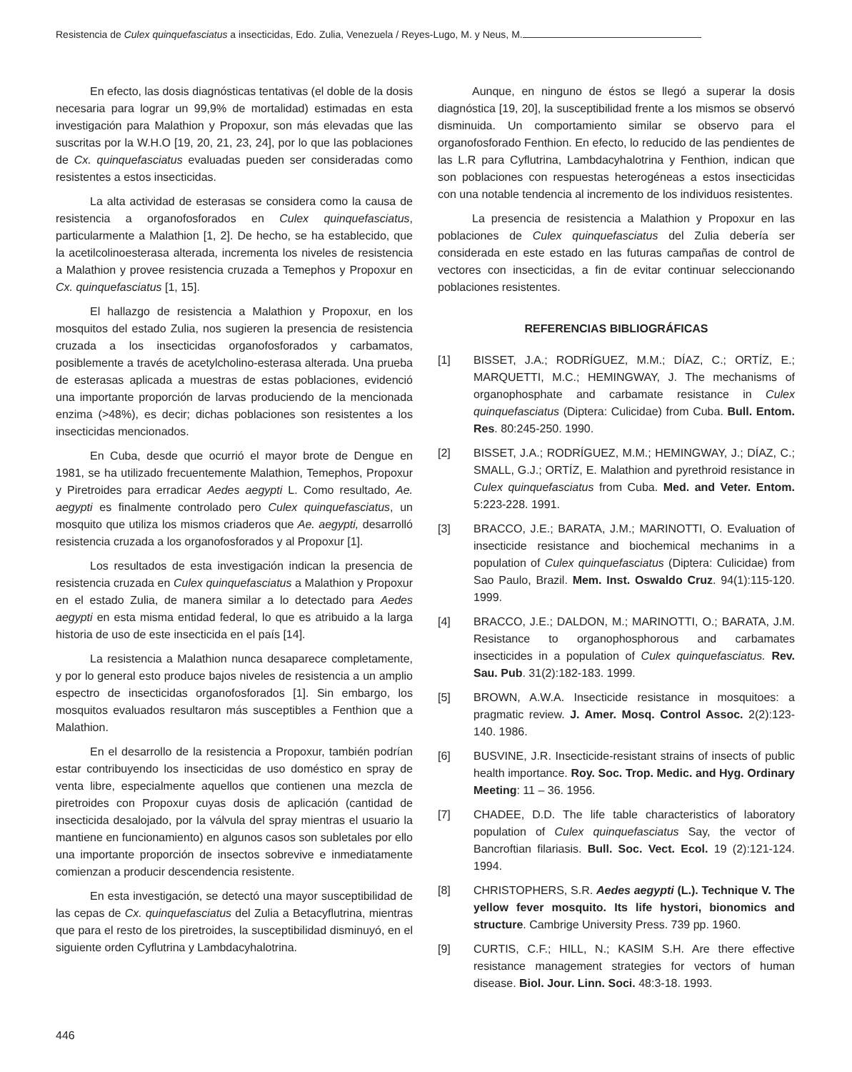Resistencia de Culex quinquefasciatus a insecticidas, Edo. Zulia, Venezuela / Reyes-Lugo, M. y Neus, M.
En efecto, las dosis diagnósticas tentativas (el doble de la dosis necesaria para lograr un 99,9% de mortalidad) estimadas en esta investigación para Malathion y Propoxur, son más elevadas que las suscritas por la W.H.O [19, 20, 21, 23, 24], por lo que las poblaciones de Cx. quinquefasciatus evaluadas pueden ser consideradas como resistentes a estos insecticidas.
La alta actividad de esterasas se considera como la causa de resistencia a organofosforados en Culex quinquefasciatus, particularmente a Malathion [1, 2]. De hecho, se ha establecido, que la acetilcolinoesterasa alterada, incrementa los niveles de resistencia a Malathion y provee resistencia cruzada a Temephos y Propoxur en Cx. quinquefasciatus [1, 15].
El hallazgo de resistencia a Malathion y Propoxur, en los mosquitos del estado Zulia, nos sugieren la presencia de resistencia cruzada a los insecticidas organofosforados y carbamatos, posiblemente a través de acetylcholino-esterasa alterada. Una prueba de esterasas aplicada a muestras de estas poblaciones, evidenció una importante proporción de larvas produciendo de la mencionada enzima (>48%), es decir; dichas poblaciones son resistentes a los insecticidas mencionados.
En Cuba, desde que ocurrió el mayor brote de Dengue en 1981, se ha utilizado frecuentemente Malathion, Temephos, Propoxur y Piretroides para erradicar Aedes aegypti L. Como resultado, Ae. aegypti es finalmente controlado pero Culex quinquefasciatus, un mosquito que utiliza los mismos criaderos que Ae. aegypti, desarrolló resistencia cruzada a los organofosforados y al Propoxur [1].
Los resultados de esta investigación indican la presencia de resistencia cruzada en Culex quinquefasciatus a Malathion y Propoxur en el estado Zulia, de manera similar a lo detectado para Aedes aegypti en esta misma entidad federal, lo que es atribuido a la larga historia de uso de este insecticida en el país [14].
La resistencia a Malathion nunca desaparece completamente, y por lo general esto produce bajos niveles de resistencia a un amplio espectro de insecticidas organofosforados [1]. Sin embargo, los mosquitos evaluados resultaron más susceptibles a Fenthion que a Malathion.
En el desarrollo de la resistencia a Propoxur, también podrían estar contribuyendo los insecticidas de uso doméstico en spray de venta libre, especialmente aquellos que contienen una mezcla de piretroides con Propoxur cuyas dosis de aplicación (cantidad de insecticida desalojado, por la válvula del spray mientras el usuario la mantiene en funcionamiento) en algunos casos son subletales por ello una importante proporción de insectos sobrevive e inmediatamente comienzan a producir descendencia resistente.
En esta investigación, se detectó una mayor susceptibilidad de las cepas de Cx. quinquefasciatus del Zulia a Betacyflutrina, mientras que para el resto de los piretroides, la susceptibilidad disminuyó, en el siguiente orden Cyflutrina y Lambdacyhalotrina.
Aunque, en ninguno de éstos se llegó a superar la dosis diagnóstica [19, 20], la susceptibilidad frente a los mismos se observó disminuida. Un comportamiento similar se observo para el organofosforado Fenthion. En efecto, lo reducido de las pendientes de las L.R para Cyflutrina, Lambdacyhalotrina y Fenthion, indican que son poblaciones con respuestas heterogéneas a estos insecticidas con una notable tendencia al incremento de los individuos resistentes.
La presencia de resistencia a Malathion y Propoxur en las poblaciones de Culex quinquefasciatus del Zulia debería ser considerada en este estado en las futuras campañas de control de vectores con insecticidas, a fin de evitar continuar seleccionando poblaciones resistentes.
REFERENCIAS BIBLIOGRÁFICAS
[1] BISSET, J.A.; RODRÍGUEZ, M.M.; DÍAZ, C.; ORTÍZ, E.; MARQUETTI, M.C.; HEMINGWAY, J. The mechanisms of organophosphate and carbamate resistance in Culex quinquefasciatus (Diptera: Culicidae) from Cuba. Bull. Entom. Res. 80:245-250. 1990.
[2] BISSET, J.A.; RODRÍGUEZ, M.M.; HEMINGWAY, J.; DÍAZ, C.; SMALL, G.J.; ORTÍZ, E. Malathion and pyrethroid resistance in Culex quinquefasciatus from Cuba. Med. and Veter. Entom. 5:223-228. 1991.
[3] BRACCO, J.E.; BARATA, J.M.; MARINOTTI, O. Evaluation of insecticide resistance and biochemical mechanims in a population of Culex quinquefasciatus (Diptera: Culicidae) from Sao Paulo, Brazil. Mem. Inst. Oswaldo Cruz. 94(1):115-120. 1999.
[4] BRACCO, J.E.; DALDON, M.; MARINOTTI, O.; BARATA, J.M. Resistance to organophosphorous and carbamates insecticides in a population of Culex quinquefasciatus. Rev. Sau. Pub. 31(2):182-183. 1999.
[5] BROWN, A.W.A. Insecticide resistance in mosquitoes: a pragmatic review. J. Amer. Mosq. Control Assoc. 2(2):123-140. 1986.
[6] BUSVINE, J.R. Insecticide-resistant strains of insects of public health importance. Roy. Soc. Trop. Medic. and Hyg. Ordinary Meeting: 11 – 36. 1956.
[7] CHADEE, D.D. The life table characteristics of laboratory population of Culex quinquefasciatus Say, the vector of Bancroftian filariasis. Bull. Soc. Vect. Ecol. 19 (2):121-124. 1994.
[8] CHRISTOPHERS, S.R. Aedes aegypti (L.). Technique V. The yellow fever mosquito. Its life hystori, bionomics and structure. Cambrige University Press. 739 pp. 1960.
[9] CURTIS, C.F.; HILL, N.; KASIM S.H. Are there effective resistance management strategies for vectors of human disease. Biol. Jour. Linn. Soci. 48:3-18. 1993.
446